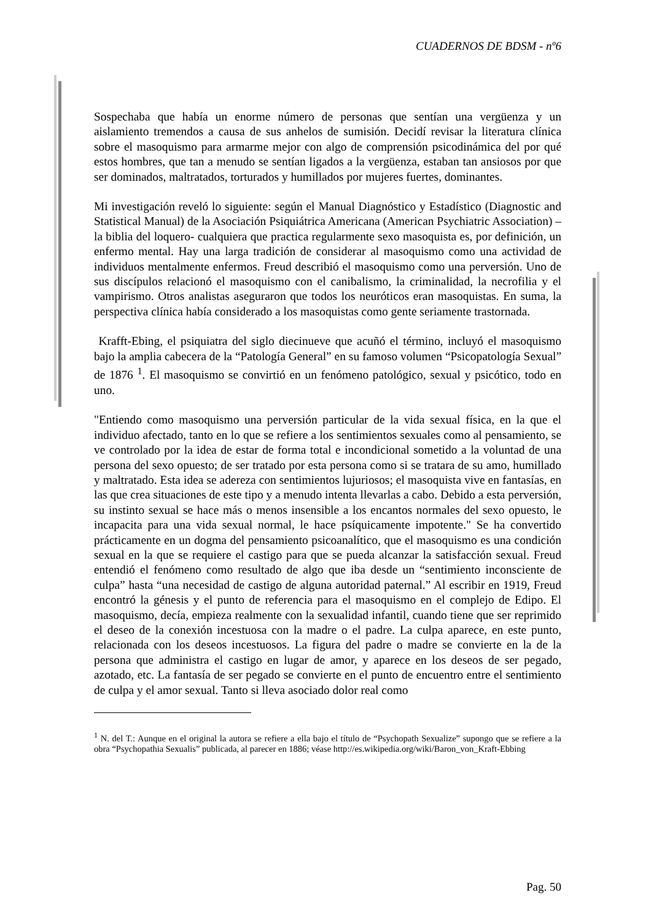CUADERNOS DE BDSM - nº6
Sospechaba que había un enorme número de personas que sentían una vergüenza y un aislamiento tremendos a causa de sus anhelos de sumisión. Decidí revisar la literatura clínica sobre el masoquismo para armarme mejor con algo de comprensión psicodinámica del por qué estos hombres, que tan a menudo se sentían ligados a la vergüenza, estaban tan ansiosos por que ser dominados, maltratados, torturados y humillados por mujeres fuertes, dominantes.
Mi investigación reveló lo siguiente: según el Manual Diagnóstico y Estadístico (Diagnostic and Statistical Manual) de la Asociación Psiquiátrica Americana (American Psychiatric Association) –la biblia del loquero- cualquiera que practica regularmente sexo masoquista es, por definición, un enfermo mental. Hay una larga tradición de considerar al masoquismo como una actividad de individuos mentalmente enfermos. Freud describió el masoquismo como una perversión. Uno de sus discípulos relacionó el masoquismo con el canibalismo, la criminalidad, la necrofilia y el vampirismo. Otros analistas aseguraron que todos los neuróticos eran masoquistas. En suma, la perspectiva clínica había considerado a los masoquistas como gente seriamente trastornada.
Krafft-Ebing, el psiquiatra del siglo diecinueve que acuñó el término, incluyó el masoquismo bajo la amplia cabecera de la “Patología General” en su famoso volumen “Psicopatología Sexual” de 1876 <sup>1</sup>. El masoquismo se convirtió en un fenómeno patológico, sexual y psicótico, todo en uno.
"Entiendo como masoquismo una perversión particular de la vida sexual física, en la que el individuo afectado, tanto en lo que se refiere a los sentimientos sexuales como al pensamiento, se ve controlado por la idea de estar de forma total e incondicional sometido a la voluntad de una persona del sexo opuesto; de ser tratado por esta persona como si se tratara de su amo, humillado y maltratado. Esta idea se adereza con sentimientos lujuriosos; el masoquista vive en fantasías, en las que crea situaciones de este tipo y a menudo intenta llevarlas a cabo. Debido a esta perversión, su instinto sexual se hace más o menos insensible a los encantos normales del sexo opuesto, le incapacita para una vida sexual normal, le hace psíquicamente impotente." Se ha convertido prácticamente en un dogma del pensamiento psicoanalítico, que el masoquismo es una condición sexual en la que se requiere el castigo para que se pueda alcanzar la satisfacción sexual. Freud entendió el fenómeno como resultado de algo que iba desde un “sentimiento inconsciente de culpa” hasta “una necesidad de castigo de alguna autoridad paternal.” Al escribir en 1919, Freud encontró la génesis y el punto de referencia para el masoquismo en el complejo de Edipo. El masoquismo, decía, empieza realmente con la sexualidad infantil, cuando tiene que ser reprimido el deseo de la conexión incestuosa con la madre o el padre. La culpa aparece, en este punto, relacionada con los deseos incestuosos. La figura del padre o madre se convierte en la de la persona que administra el castigo en lugar de amor, y aparece en los deseos de ser pegado, azotado, etc. La fantasía de ser pegado se convierte en el punto de encuentro entre el sentimiento de culpa y el amor sexual. Tanto si lleva asociado dolor real como
<sup>1</sup> N. del T.: Aunque en el original la autora se refiere a ella bajo el título de “Psychopath Sexualize” supongo que se refiere a la obra “Psychopathia Sexualis” publicada, al parecer en 1886; véase http://es.wikipedia.org/wiki/Baron_von_Kraft-Ebbing
Pag. 50